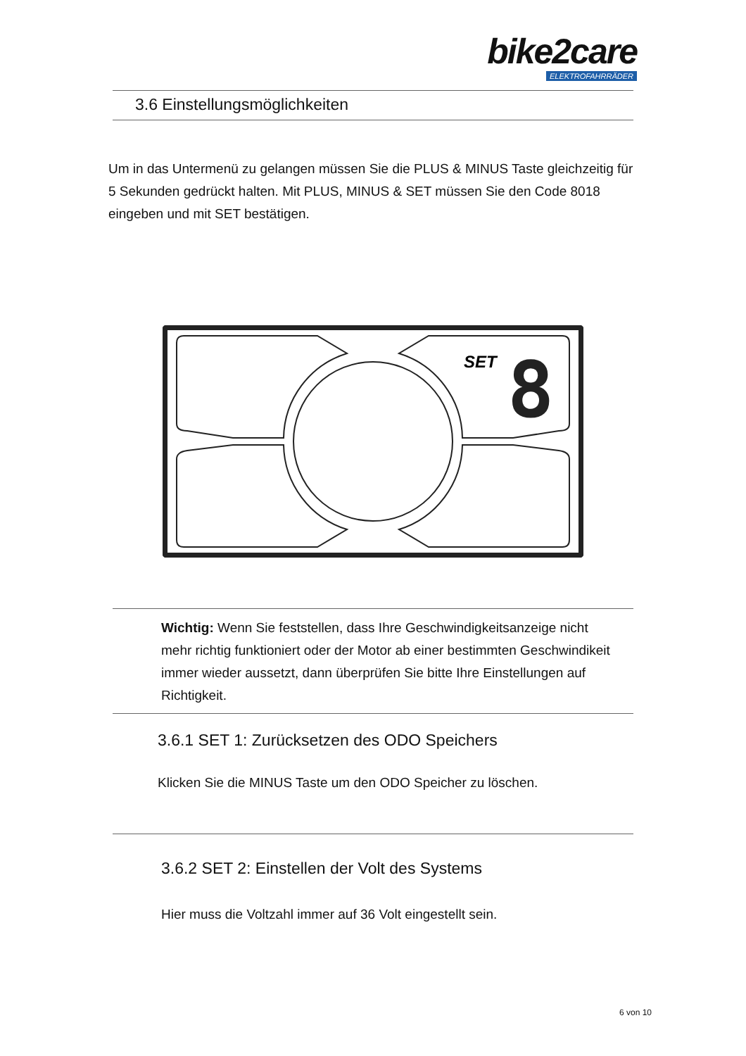bike2care
ELEKTROFAHRRÄDER
3.6 Einstellungsmöglichkeiten
Um in das Untermenü zu gelangen müssen Sie die PLUS & MINUS Taste gleichzeitig für 5 Sekunden gedrückt halten. Mit PLUS, MINUS & SET müssen Sie den Code 8018 eingeben und mit SET bestätigen.
SET
8
Wichtig: Wenn Sie feststellen, dass Ihre Geschwindigkeitsanzeige nicht mehr richtig funktioniert oder der Motor ab einer bestimmten Geschwindikeit immer wieder aussetzt, dann überprüfen Sie bitte Ihre Einstellungen auf Richtigkeit.
3.6.1 SET 1: Zurücksetzen des ODO Speichers
Klicken Sie die MINUS Taste um den ODO Speicher zu löschen.
3.6.2 SET 2: Einstellen der Volt des Systems
Hier muss die Voltzahl immer auf 36 Volt eingestellt sein.
6 von 10